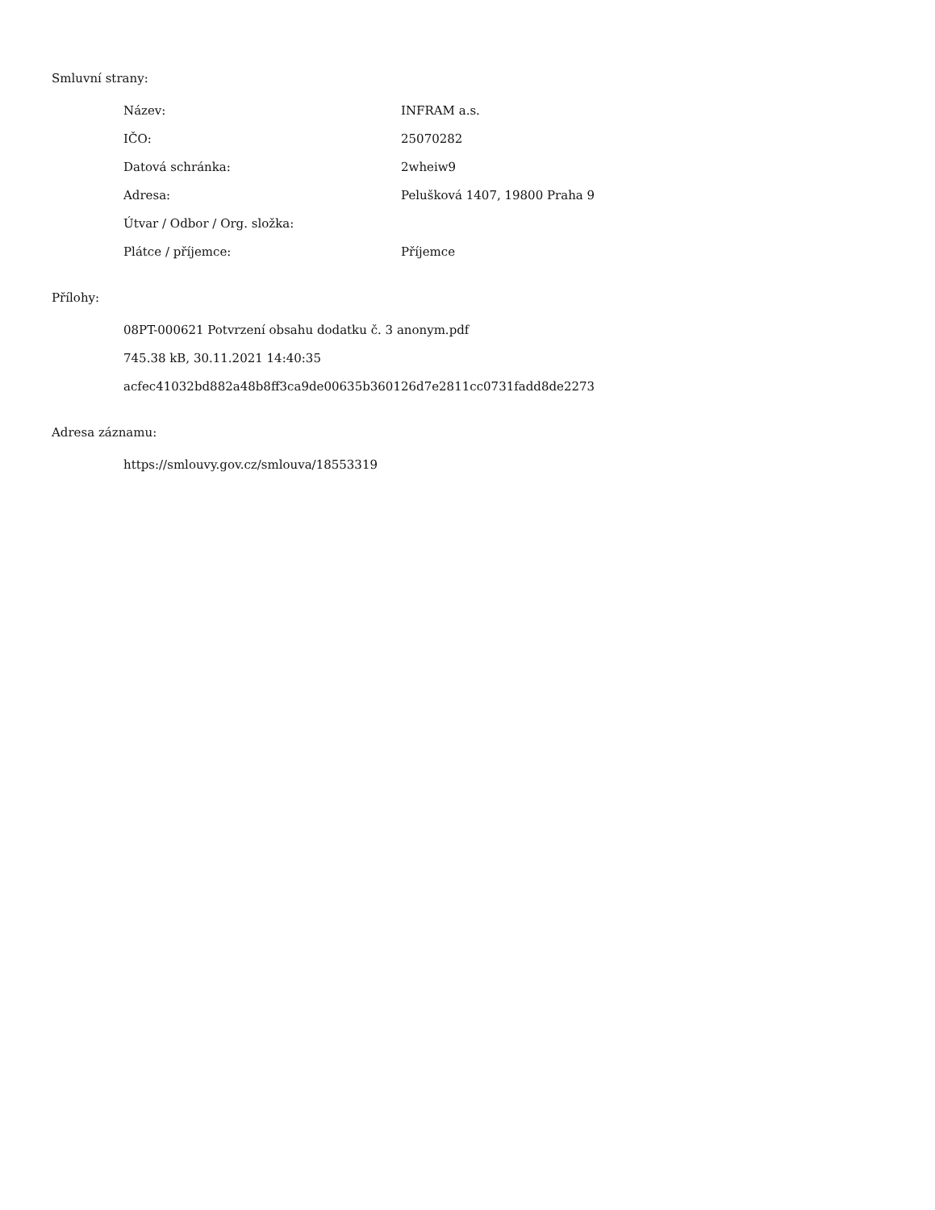Smluvní strany:
| Název: | INFRAM a.s. |
| IČO: | 25070282 |
| Datová schránka: | 2wheiw9 |
| Adresa: | Pelušková 1407, 19800 Praha 9 |
| Útvar / Odbor / Org. složka: | |
| Plátce / příjemce: | Příjemce |
Přílohy:
08PT-000621 Potvrzení obsahu dodatku č. 3 anonym.pdf
745.38 kB, 30.11.2021 14:40:35
acfec41032bd882a48b8ff3ca9de00635b360126d7e2811cc0731fadd8de2273
Adresa záznamu:
https://smlouvy.gov.cz/smlouva/18553319